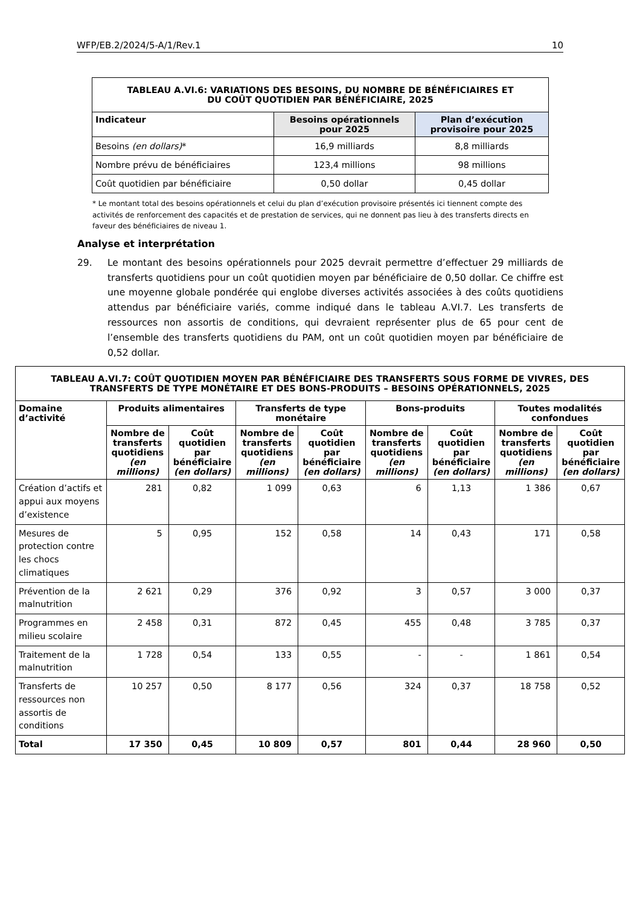WFP/EB.2/2024/5-A/1/Rev.1 10
| TABLEAU A.VI.6: VARIATIONS DES BESOINS, DU NOMBRE DE BÉNÉFICIAIRES ET DU COÛT QUOTIDIEN PAR BÉNÉFICIAIRE, 2025 | | |
| --- | --- | --- |
| Indicateur | Besoins opérationnels pour 2025 | Plan d’exécution provisoire pour 2025 |
| Besoins (en dollars) * | 16,9 milliards | 8,8 milliards |
| Nombre prévu de bénéficiaires | 123,4 millions | 98 millions |
| Coût quotidien par bénéficiaire | 0,50 dollar | 0,45 dollar |
* Le montant total des besoins opérationnels et celui du plan d’exécution provisoire présentés ici tiennent compte des activités de renforcement des capacités et de prestation de services, qui ne donnent pas lieu à des transferts directs en faveur des bénéficiaires de niveau 1.
Analyse et interprétation
29. Le montant des besoins opérationnels pour 2025 devrait permettre d’effectuer 29 milliards de transferts quotidiens pour un coût quotidien moyen par bénéficiaire de 0,50 dollar. Ce chiffre est une moyenne globale pondérée qui englobe diverses activités associées à des coûts quotidiens attendus par bénéficiaire variés, comme indiqué dans le tableau A.VI.7. Les transferts de ressources non assortis de conditions, qui devraient représenter plus de 65 pour cent de l’ensemble des transferts quotidiens du PAM, ont un coût quotidien moyen par bénéficiaire de 0,52 dollar.
| TABLEAU A.VI.7: COÛT QUOTIDIEN MOYEN PAR BÉNÉFICIAIRE DES TRANSFERTS SOUS FORME DE VIVRES, DES TRANSFERTS DE TYPE MONÉTAIRE ET DES BONS-PRODUITS – BESOINS OPÉRATIONNELS, 2025 | | | | | | | | |
| --- | --- | --- | --- | --- | --- | --- | --- | --- |
| Domaine d’activité | Produits alimentaires | | Transferts de type monétaire | | Bons-produits | | Toutes modalités confondues | |
| | Nombre de transferts quotidiens (en millions) | Coût quotidien par bénéficiaire (en dollars) | Nombre de transferts quotidiens (en millions) | Coût quotidien par bénéficiaire (en dollars) | Nombre de transferts quotidiens (en millions) | Coût quotidien par bénéficiaire (en dollars) | Nombre de transferts quotidiens (en millions) | Coût quotidien par bénéficiaire (en dollars) |
| Création d’actifs et appui aux moyens d’existence | 281 | 0,82 | 1 099 | 0,63 | 6 | 1,13 | 1 386 | 0,67 |
| Mesures de protection contre les chocs climatiques | 5 | 0,95 | 152 | 0,58 | 14 | 0,43 | 171 | 0,58 |
| Prévention de la malnutrition | 2 621 | 0,29 | 376 | 0,92 | 3 | 0,57 | 3 000 | 0,37 |
| Programmes en milieu scolaire | 2 458 | 0,31 | 872 | 0,45 | 455 | 0,48 | 3 785 | 0,37 |
| Traitement de la malnutrition | 1 728 | 0,54 | 133 | 0,55 | - | - | 1 861 | 0,54 |
| Transferts de ressources non assortis de conditions | 10 257 | 0,50 | 8 177 | 0,56 | 324 | 0,37 | 18 758 | 0,52 |
| Total | 17 350 | 0,45 | 10 809 | 0,57 | 801 | 0,44 | 28 960 | 0,50 |